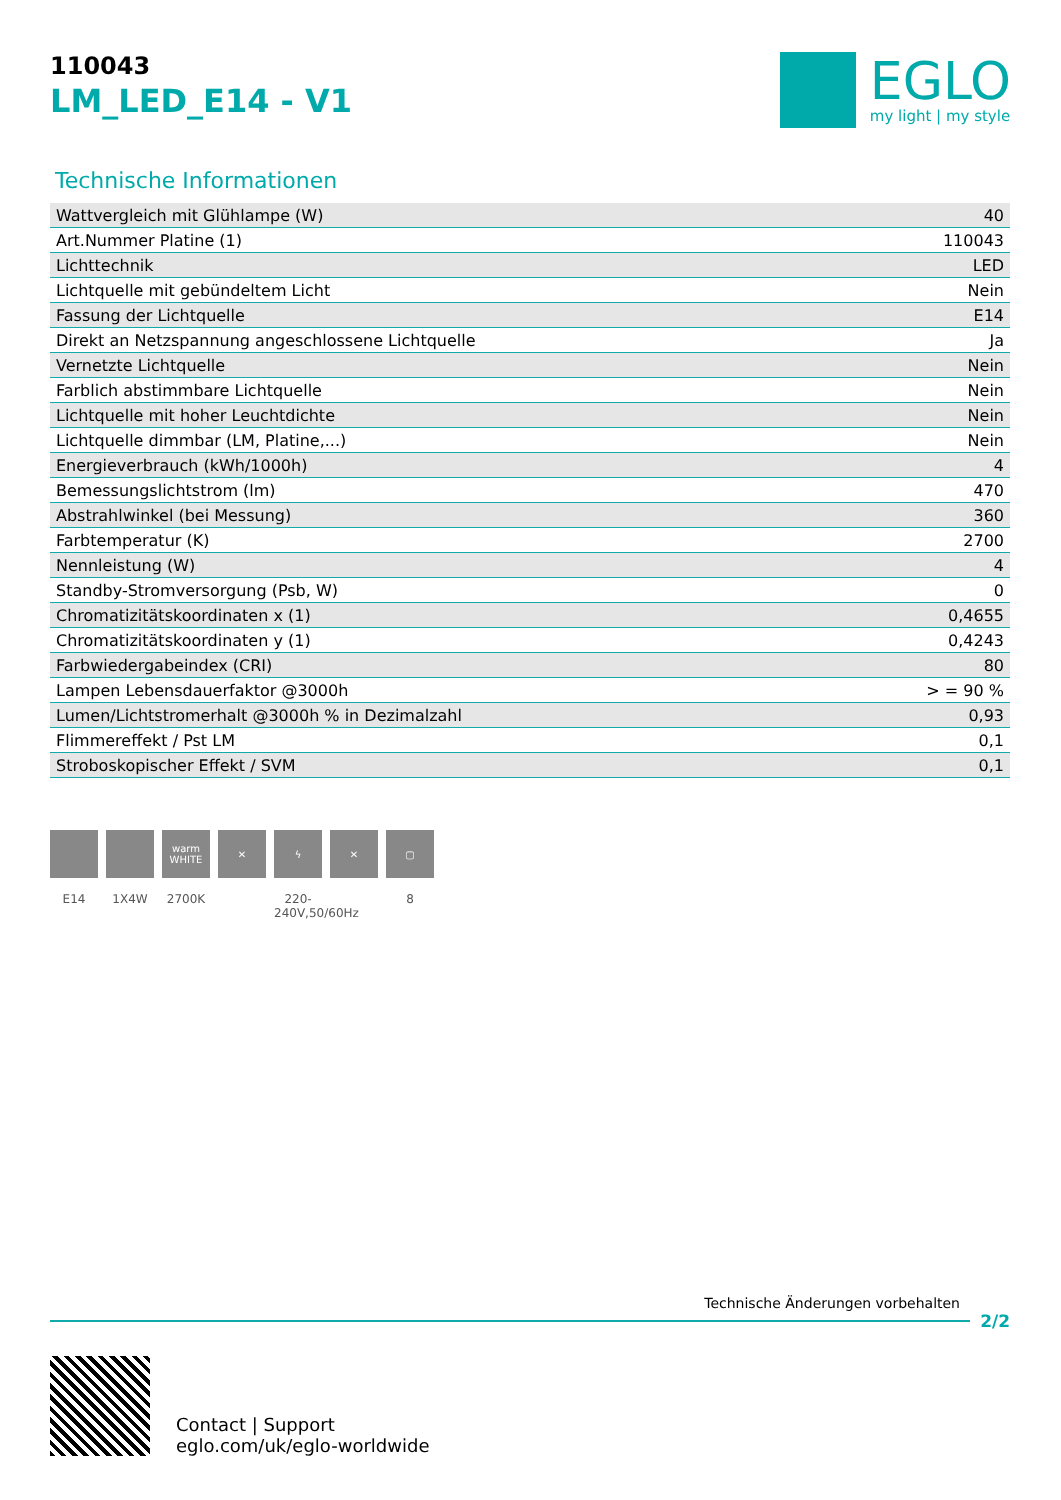110043
LM_LED_E14 - V1
EGLO
my light | my style
Technische Informationen
| Wattvergleich mit Glühlampe (W) | 40 |
| Art.Nummer Platine (1) | 110043 |
| Lichttechnik | LED |
| Lichtquelle mit gebündeltem Licht | Nein |
| Fassung der Lichtquelle | E14 |
| Direkt an Netzspannung angeschlossene Lichtquelle | Ja |
| Vernetzte Lichtquelle | Nein |
| Farblich abstimmbare Lichtquelle | Nein |
| Lichtquelle mit hoher Leuchtdichte | Nein |
| Lichtquelle dimmbar (LM, Platine,...) | Nein |
| Energieverbrauch (kWh/1000h) | 4 |
| Bemessungslichtstrom (lm) | 470 |
| Abstrahlwinkel (bei Messung) | 360 |
| Farbtemperatur (K) | 2700 |
| Nennleistung (W) | 4 |
| Standby-Stromversorgung (Psb, W) | 0 |
| Chromatizitätskoordinaten x (1) | 0,4655 |
| Chromatizitätskoordinaten y (1) | 0,4243 |
| Farbwiedergabeindex (CRI) | 80 |
| Lampen Lebensdauerfaktor @3000h | > = 90 % |
| Lumen/Lichtstromerhalt @3000h % in Dezimalzahl | 0,93 |
| Flimmereffekt / Pst LM | 0,1 |
| Stroboskopischer Effekt / SVM | 0,1 |
E14 1X4W
warm WHITE
2700K
✕ ϟ
220-240V,50/60Hz
✕ ▢
8
Technische Änderungen vorbehalten
2/2
Contact | Support
eglo.com/uk/eglo-worldwide